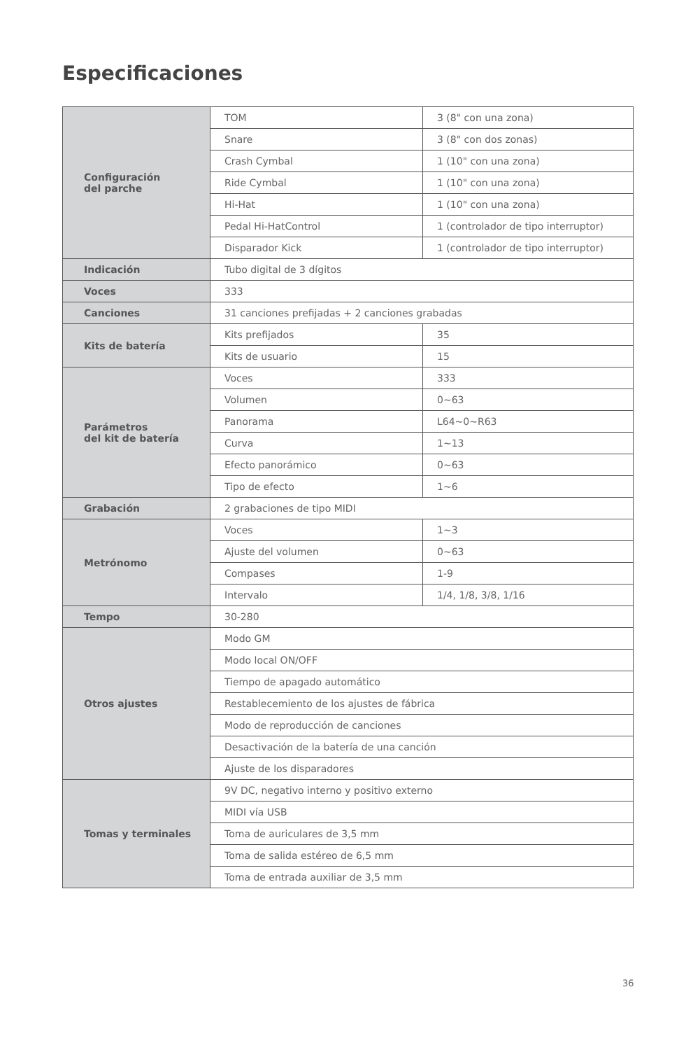Especificaciones
| Configuración del parche | TOM | 3 (8" con una zona) |
| | Snare | 3 (8" con dos zonas) |
| | Crash Cymbal | 1 (10" con una zona) |
| | Ride Cymbal | 1 (10" con una zona) |
| | Hi-Hat | 1 (10" con una zona) |
| | Pedal Hi-HatControl | 1 (controlador de tipo interruptor) |
| | Disparador Kick | 1 (controlador de tipo interruptor) |
| Indicación | Tubo digital de 3 dígitos | |
| Voces | 333 | |
| Canciones | 31 canciones prefijadas + 2 canciones grabadas | |
| Kits de batería | Kits prefijados | 35 |
| | Kits de usuario | 15 |
| Parámetros del kit de batería | Voces | 333 |
| | Volumen | 0~63 |
| | Panorama | L64~0~R63 |
| | Curva | 1~13 |
| | Efecto panorámico | 0~63 |
| | Tipo de efecto | 1~6 |
| Grabación | 2 grabaciones de tipo MIDI | |
| Metrónomo | Voces | 1~3 |
| | Ajuste del volumen | 0~63 |
| | Compases | 1-9 |
| | Intervalo | 1/4, 1/8, 3/8, 1/16 |
| Tempo | 30-280 | |
| Otros ajustes | Modo GM | |
| | Modo local ON/OFF | |
| | Tiempo de apagado automático | |
| | Restablecemiento de los ajustes de fábrica | |
| | Modo de reproducción de canciones | |
| | Desactivación de la batería de una canción | |
| | Ajuste de los disparadores | |
| Tomas y terminales | 9V DC, negativo interno y positivo externo | |
| | MIDI vía USB | |
| | Toma de auriculares de 3,5 mm | |
| | Toma de salida estéreo de 6,5 mm | |
| | Toma de entrada auxiliar de 3,5 mm | |
36